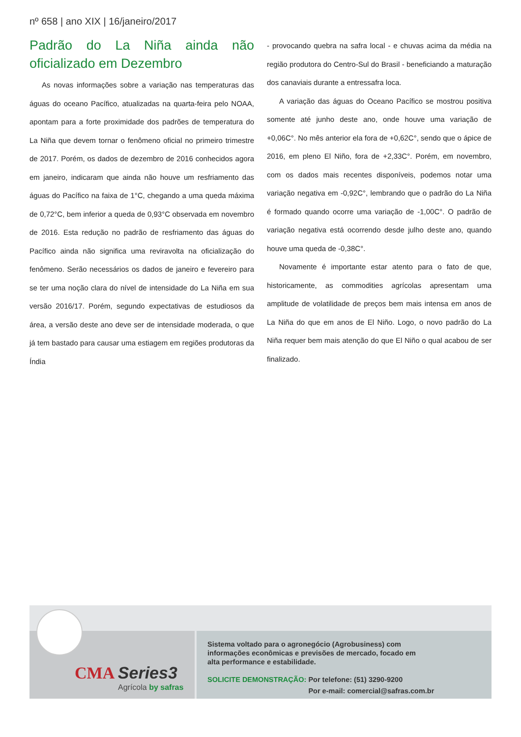nº 658 | ano XIX | 16/janeiro/2017
Padrão do La Niña ainda não oficializado em Dezembro
As novas informações sobre a variação nas temperaturas das águas do oceano Pacífico, atualizadas na quarta-feira pelo NOAA, apontam para a forte proximidade dos padrões de temperatura do La Niña que devem tornar o fenômeno oficial no primeiro trimestre de 2017. Porém, os dados de dezembro de 2016 conhecidos agora em janeiro, indicaram que ainda não houve um resfriamento das águas do Pacífico na faixa de 1°C, chegando a uma queda máxima de 0,72°C, bem inferior a queda de 0,93°C observada em novembro de 2016. Esta redução no padrão de resfriamento das águas do Pacífico ainda não significa uma reviravolta na oficialização do fenômeno. Serão necessários os dados de janeiro e fevereiro para se ter uma noção clara do nível de intensidade do La Niña em sua versão 2016/17. Porém, segundo expectativas de estudiosos da área, a versão deste ano deve ser de intensidade moderada, o que já tem bastado para causar uma estiagem em regiões produtoras da Índia
- provocando quebra na safra local - e chuvas acima da média na região produtora do Centro-Sul do Brasil - beneficiando a maturação dos canaviais durante a entressafra loca.
A variação das águas do Oceano Pacífico se mostrou positiva somente até junho deste ano, onde houve uma variação de +0,06C°. No mês anterior ela fora de +0,62C°, sendo que o ápice de 2016, em pleno El Niño, fora de +2,33C°. Porém, em novembro, com os dados mais recentes disponíveis, podemos notar uma variação negativa em -0,92C°, lembrando que o padrão do La Niña é formado quando ocorre uma variação de -1,00C°. O padrão de variação negativa está ocorrendo desde julho deste ano, quando houve uma queda de -0,38C°.
Novamente é importante estar atento para o fato de que, historicamente, as commodities agrícolas apresentam uma amplitude de volatilidade de preços bem mais intensa em anos de La Niña do que em anos de El Niño. Logo, o novo padrão do La Niña requer bem mais atenção do que El Niño o qual acabou de ser finalizado.
CMA Series3
Agrícola by safras
Sistema voltado para o agronegócio (Agrobusiness) com informações econômicas e previsões de mercado, focado em alta performance e estabilidade.
SOLICITE DEMONSTRAÇÃO: Por telefone: (51) 3290-9200
SOLICITE DEMONSTRAÇÃO: Por e-mail: comercial@safras.com.br